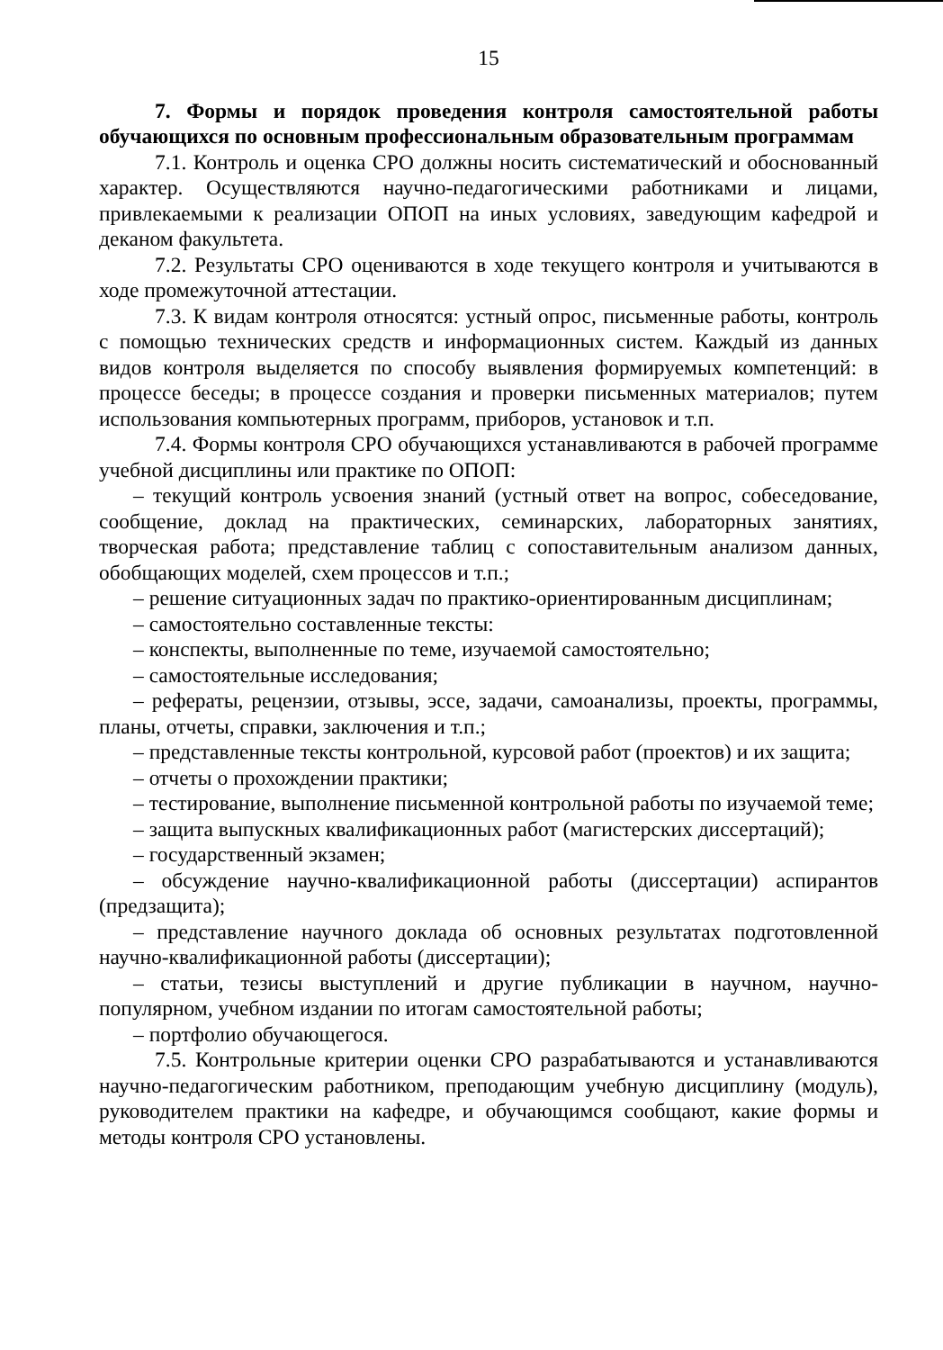15
7. Формы и порядок проведения контроля самостоятельной работы обучающихся по основным профессиональным образовательным программам
7.1. Контроль и оценка СРО должны носить систематический и обоснованный характер. Осуществляются научно-педагогическими работниками и лицами, привлекаемыми к реализации ОПОП на иных условиях, заведующим кафедрой и деканом факультета.
7.2. Результаты СРО оцениваются в ходе текущего контроля и учитываются в ходе промежуточной аттестации.
7.3. К видам контроля относятся: устный опрос, письменные работы, контроль с помощью технических средств и информационных систем. Каждый из данных видов контроля выделяется по способу выявления формируемых компетенций: в процессе беседы; в процессе создания и проверки письменных материалов; путем использования компьютерных программ, приборов, установок и т.п.
7.4. Формы контроля СРО обучающихся устанавливаются в рабочей программе учебной дисциплины или практике по ОПОП:
– текущий контроль усвоения знаний (устный ответ на вопрос, собеседование, сообщение, доклад на практических, семинарских, лабораторных занятиях, творческая работа; представление таблиц с сопоставительным анализом данных, обобщающих моделей, схем процессов и т.п.;
– решение ситуационных задач по практико-ориентированным дисциплинам;
– самостоятельно составленные тексты:
– конспекты, выполненные по теме, изучаемой самостоятельно;
– самостоятельные исследования;
– рефераты, рецензии, отзывы, эссе, задачи, самоанализы, проекты, программы, планы, отчеты, справки, заключения и т.п.;
– представленные тексты контрольной, курсовой работ (проектов) и их защита;
– отчеты о прохождении практики;
– тестирование, выполнение письменной контрольной работы по изучаемой теме;
– защита выпускных квалификационных работ (магистерских диссертаций);
– государственный экзамен;
– обсуждение научно-квалификационной работы (диссертации) аспирантов (предзащита);
– представление научного доклада об основных результатах подготовленной научно-квалификационной работы (диссертации);
– статьи, тезисы выступлений и другие публикации в научном, научно-популярном, учебном издании по итогам самостоятельной работы;
– портфолио обучающегося.
7.5. Контрольные критерии оценки СРО разрабатываются и устанавливаются научно-педагогическим работником, преподающим учебную дисциплину (модуль), руководителем практики на кафедре, и обучающимся сообщают, какие формы и методы контроля СРО установлены.